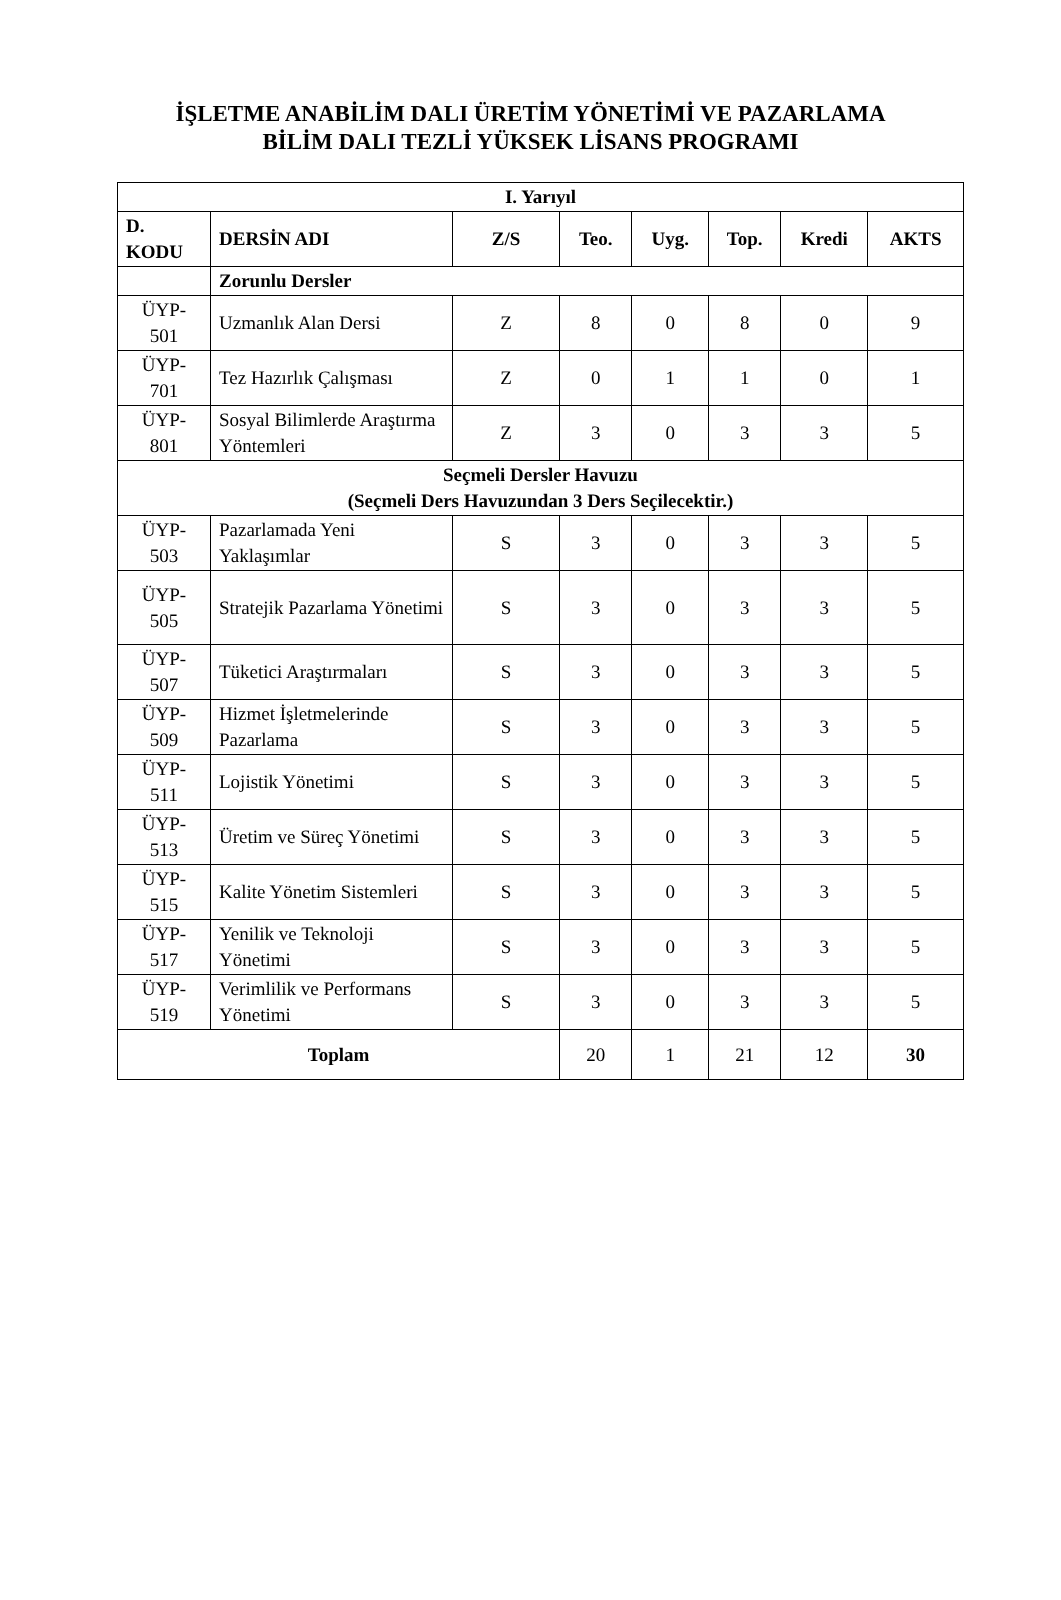İŞLETME ANABİLİM DALI ÜRETİM YÖNETİMİ VE PAZARLAMA
BİLİM DALI TEZLİ YÜKSEK LİSANS PROGRAMI
| I. Yarıyıl | | | | | | | |
| --- | --- | --- | --- | --- | --- | --- | --- |
| D. KODU | DERSİN ADI | Z/S | Teo. | Uyg. | Top. | Kredi | AKTS |
| | Zorunlu Dersler | | | | | | |
| ÜYP- 501 | Uzmanlık Alan Dersi | Z | 8 | 0 | 8 | 0 | 9 |
| ÜYP- 701 | Tez Hazırlık Çalışması | Z | 0 | 1 | 1 | 0 | 1 |
| ÜYP- 801 | Sosyal Bilimlerde Araştırma Yöntemleri | Z | 3 | 0 | 3 | 3 | 5 |
| Seçmeli Dersler Havuzu (Seçmeli Ders Havuzundan 3 Ders Seçilecektir.) | | | | | | | |
| ÜYP- 503 | Pazarlamada Yeni Yaklaşımlar | S | 3 | 0 | 3 | 3 | 5 |
| ÜYP- 505 | Stratejik Pazarlama Yönetimi | S | 3 | 0 | 3 | 3 | 5 |
| ÜYP- 507 | Tüketici Araştırmaları | S | 3 | 0 | 3 | 3 | 5 |
| ÜYP- 509 | Hizmet İşletmelerinde Pazarlama | S | 3 | 0 | 3 | 3 | 5 |
| ÜYP- 511 | Lojistik Yönetimi | S | 3 | 0 | 3 | 3 | 5 |
| ÜYP- 513 | Üretim ve Süreç Yönetimi | S | 3 | 0 | 3 | 3 | 5 |
| ÜYP- 515 | Kalite Yönetim Sistemleri | S | 3 | 0 | 3 | 3 | 5 |
| ÜYP- 517 | Yenilik ve Teknoloji Yönetimi | S | 3 | 0 | 3 | 3 | 5 |
| ÜYP- 519 | Verimlilik ve Performans Yönetimi | S | 3 | 0 | 3 | 3 | 5 |
| Toplam | | | 20 | 1 | 21 | 12 | 30 |